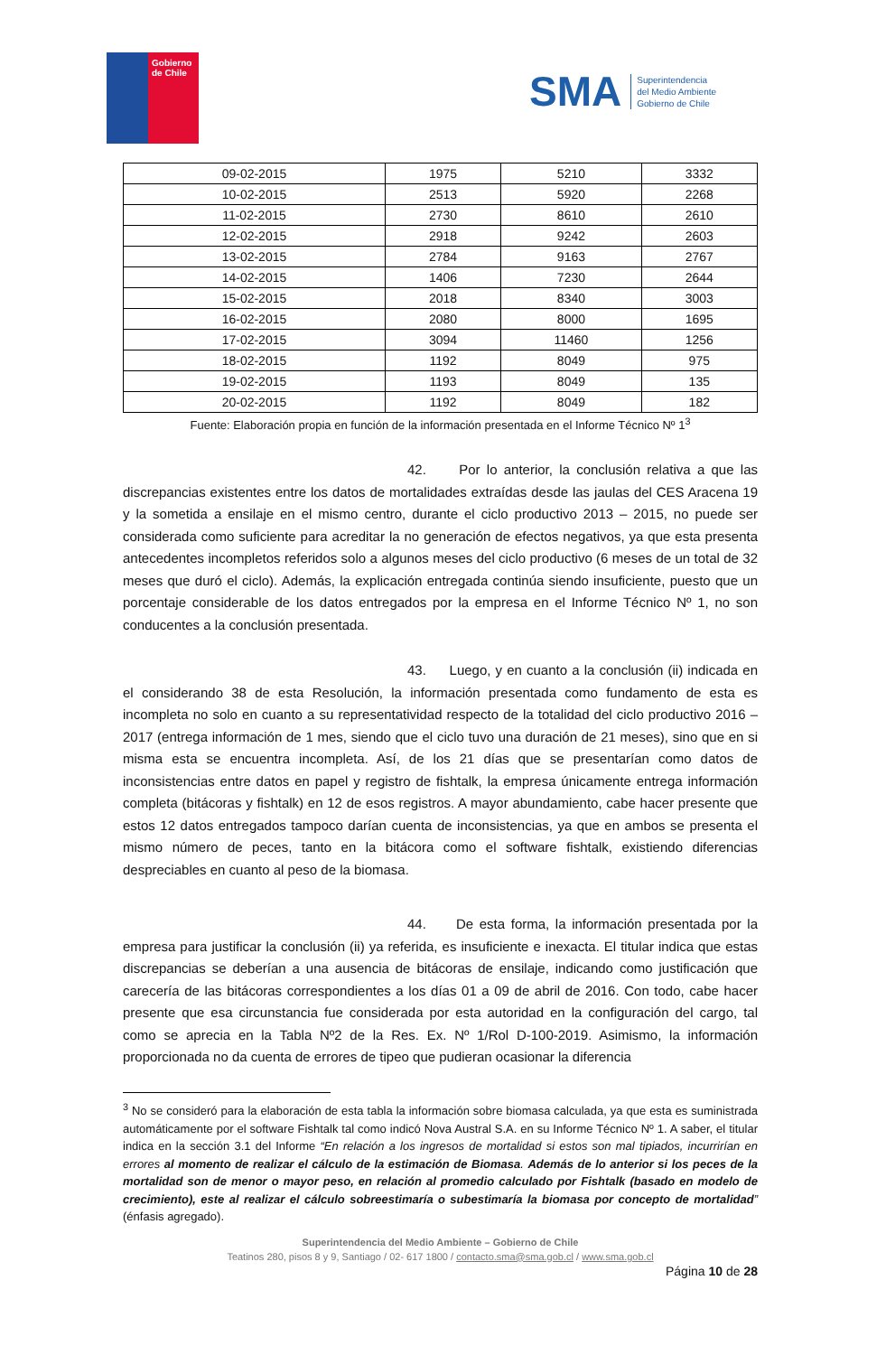Gobierno
de Chile
SMA
Superintendencia
del Medio Ambiente
Gobierno de Chile
| 09-02-2015 | 1975 | 5210 | 3332 |
| 10-02-2015 | 2513 | 5920 | 2268 |
| 11-02-2015 | 2730 | 8610 | 2610 |
| 12-02-2015 | 2918 | 9242 | 2603 |
| 13-02-2015 | 2784 | 9163 | 2767 |
| 14-02-2015 | 1406 | 7230 | 2644 |
| 15-02-2015 | 2018 | 8340 | 3003 |
| 16-02-2015 | 2080 | 8000 | 1695 |
| 17-02-2015 | 3094 | 11460 | 1256 |
| 18-02-2015 | 1192 | 8049 | 975 |
| 19-02-2015 | 1193 | 8049 | 135 |
| 20-02-2015 | 1192 | 8049 | 182 |
Fuente: Elaboración propia en función de la información presentada en el Informe Técnico Nº 1<sup>3</sup>
42. Por lo anterior, la conclusión relativa a que las discrepancias existentes entre los datos de mortalidades extraídas desde las jaulas del CES Aracena 19 y la sometida a ensilaje en el mismo centro, durante el ciclo productivo 2013 – 2015, no puede ser considerada como suficiente para acreditar la no generación de efectos negativos, ya que esta presenta antecedentes incompletos referidos solo a algunos meses del ciclo productivo (6 meses de un total de 32 meses que duró el ciclo). Además, la explicación entregada continúa siendo insuficiente, puesto que un porcentaje considerable de los datos entregados por la empresa en el Informe Técnico Nº 1, no son conducentes a la conclusión presentada.
43. Luego, y en cuanto a la conclusión (ii) indicada en el considerando 38 de esta Resolución, la información presentada como fundamento de esta es incompleta no solo en cuanto a su representatividad respecto de la totalidad del ciclo productivo 2016 – 2017 (entrega información de 1 mes, siendo que el ciclo tuvo una duración de 21 meses), sino que en si misma esta se encuentra incompleta. Así, de los 21 días que se presentarían como datos de inconsistencias entre datos en papel y registro de fishtalk, la empresa únicamente entrega información completa (bitácoras y fishtalk) en 12 de esos registros. A mayor abundamiento, cabe hacer presente que estos 12 datos entregados tampoco darían cuenta de inconsistencias, ya que en ambos se presenta el mismo número de peces, tanto en la bitácora como el software fishtalk, existiendo diferencias despreciables en cuanto al peso de la biomasa.
44. De esta forma, la información presentada por la empresa para justificar la conclusión (ii) ya referida, es insuficiente e inexacta. El titular indica que estas discrepancias se deberían a una ausencia de bitácoras de ensilaje, indicando como justificación que carecería de las bitácoras correspondientes a los días 01 a 09 de abril de 2016. Con todo, cabe hacer presente que esa circunstancia fue considerada por esta autoridad en la configuración del cargo, tal como se aprecia en la Tabla Nº2 de la Res. Ex. Nº 1/Rol D-100-2019. Asimismo, la información proporcionada no da cuenta de errores de tipeo que pudieran ocasionar la diferencia
<sup>3</sup> No se consideró para la elaboración de esta tabla la información sobre biomasa calculada, ya que esta es suministrada automáticamente por el software Fishtalk tal como indicó Nova Austral S.A. en su Informe Técnico Nº 1. A saber, el titular indica en la sección 3.1 del Informe “En relación a los ingresos de mortalidad si estos son mal tipiados, incurrirían en errores al momento de realizar el cálculo de la estimación de Biomasa. Además de lo anterior si los peces de la mortalidad son de menor o mayor peso, en relación al promedio calculado por Fishtalk (basado en modelo de crecimiento), este al realizar el cálculo sobreestimaría o subestimaría la biomasa por concepto de mortalidad” (énfasis agregado).
Superintendencia del Medio Ambiente – Gobierno de Chile
Teatinos 280, pisos 8 y 9, Santiago / 02- 617 1800 / contacto.sma@sma.gob.cl / www.sma.gob.cl
Página 10 de 28